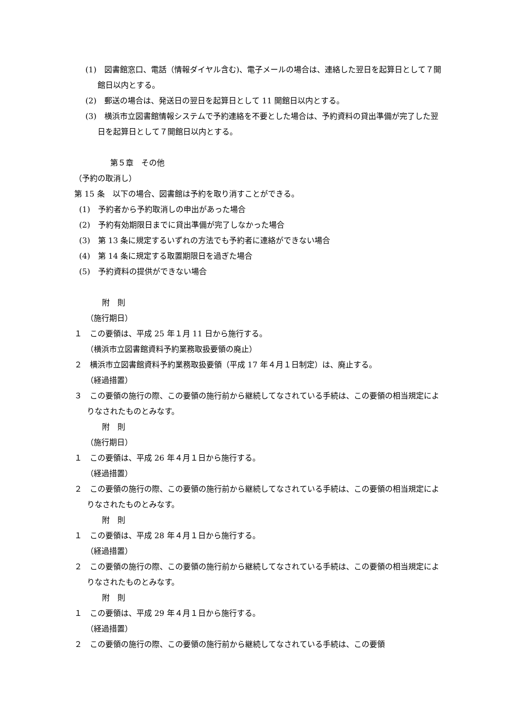(1)　図書館窓口、電話（情報ダイヤル含む)、電子メールの場合は、連絡した翌日を起算日として７開館日以内とする。
(2)　郵送の場合は、発送日の翌日を起算日として 11 開館日以内とする。
(3)　横浜市立図書館情報システムで予約連絡を不要とした場合は、予約資料の貸出準備が完了した翌日を起算日として７開館日以内とする。
第５章　その他
（予約の取消し）
第 15 条　以下の場合、図書館は予約を取り消すことができる。
(1)　予約者から予約取消しの申出があった場合
(2)　予約有効期限日までに貸出準備が完了しなかった場合
(3)　第 13 条に規定するいずれの方法でも予約者に連絡ができない場合
(4)　第 14 条に規定する取置期限日を過ぎた場合
(5)　予約資料の提供ができない場合
附　則
（施行期日）
１　この要領は、平成 25 年１月 11 日から施行する。
（横浜市立図書館資料予約業務取扱要領の廃止）
２　横浜市立図書館資料予約業務取扱要領（平成 17 年４月１日制定）は、廃止する。
（経過措置）
３　この要領の施行の際、この要領の施行前から継続してなされている手続は、この要領の相当規定によりなされたものとみなす。
附　則
（施行期日）
１　この要領は、平成 26 年４月１日から施行する。
（経過措置）
２　この要領の施行の際、この要領の施行前から継続してなされている手続は、この要領の相当規定によりなされたものとみなす。
附　則
１　この要領は、平成 28 年４月１日から施行する。
（経過措置）
２　この要領の施行の際、この要領の施行前から継続してなされている手続は、この要領の相当規定によりなされたものとみなす。
附　則
１　この要領は、平成 29 年４月１日から施行する。
（経過措置）
２　この要領の施行の際、この要領の施行前から継続してなされている手続は、この要領